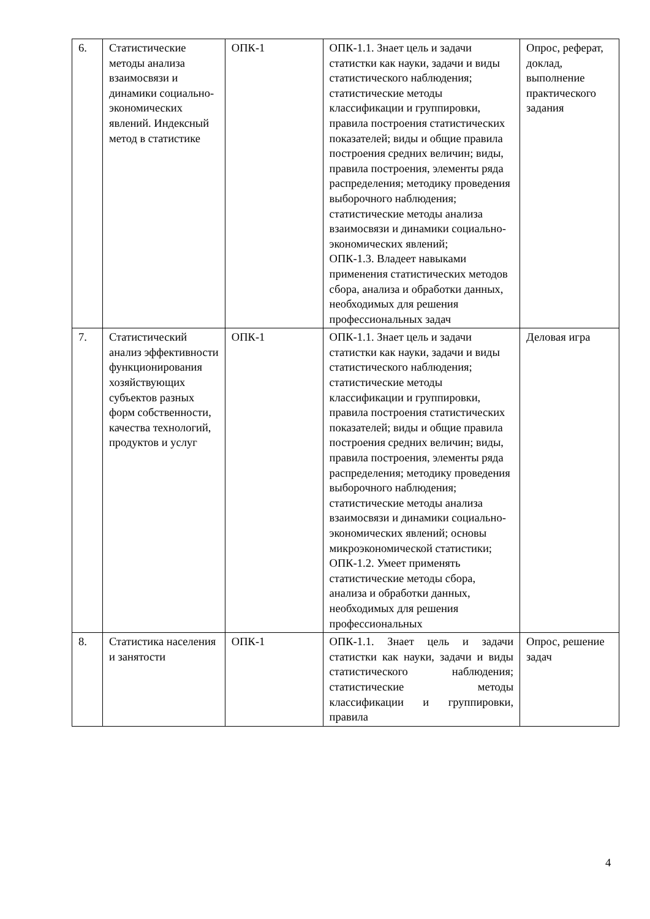| 6. | Статистические методы анализа взаимосвязи и динамики социально-экономических явлений. Индексный метод в статистике | ОПК-1 | ОПК-1.1. Знает цель и задачи статистки как науки, задачи и виды статистического наблюдения; статистические методы классификации и группировки, правила построения статистических показателей; виды и общие правила построения средних величин; виды, правила построения, элементы ряда распределения; методику проведения выборочного наблюдения; статистические методы анализа взаимосвязи и динамики социально-экономических явлений; ОПК-1.3. Владеет навыками применения статистических методов сбора, анализа и обработки данных, необходимых для решения профессиональных задач | Опрос, реферат, доклад, выполнение практического задания |
| 7. | Статистический анализ эффективности функционирования хозяйствующих субъектов разных форм собственности, качества технологий, продуктов и услуг | ОПК-1 | ОПК-1.1. Знает цель и задачи статистки как науки, задачи и виды статистического наблюдения; статистические методы классификации и группировки, правила построения статистических показателей; виды и общие правила построения средних величин; виды, правила построения, элементы ряда распределения; методику проведения выборочного наблюдения; статистические методы анализа взаимосвязи и динамики социально-экономических явлений; основы микроэкономической статистики; ОПК-1.2. Умеет применять статистические методы сбора, анализа и обработки данных, необходимых для решения профессиональных | Деловая игра |
| 8. | Статистика населения и занятости | ОПК-1 | ОПК-1.1. Знает цель и задачи статистки как науки, задачи и виды статистического наблюдения; статистические методы классификации и группировки, правила | Опрос, решение задач |
4